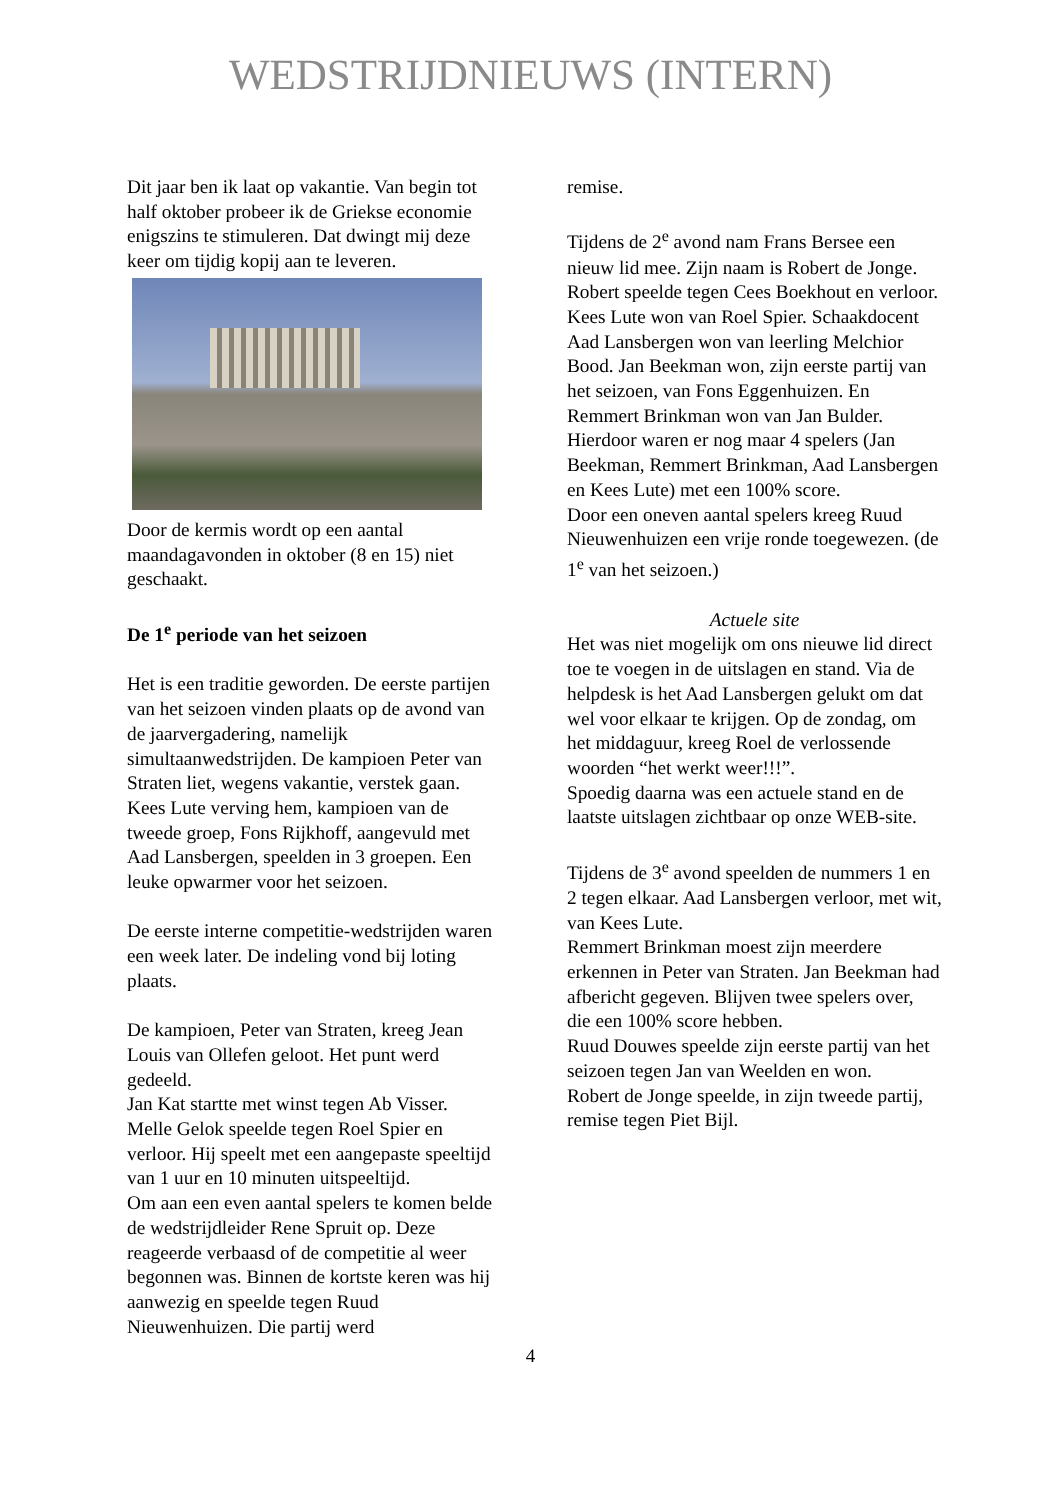WEDSTRIJDNIEUWS (INTERN)
Dit jaar ben ik laat op vakantie. Van begin tot half oktober probeer ik de Griekse economie enigszins te stimuleren. Dat dwingt mij deze keer om tijdig kopij aan te leveren.
Door de kermis wordt op een aantal maandagavonden in oktober (8 en 15) niet geschaakt.
De 1<sup>e</sup> periode van het seizoen
Het is een traditie geworden. De eerste partijen van het seizoen vinden plaats op de avond van de jaarvergadering, namelijk simultaanwedstrijden. De kampioen Peter van Straten liet, wegens vakantie, verstek gaan. Kees Lute verving hem, kampioen van de tweede groep, Fons Rijkhoff, aangevuld met Aad Lansbergen, speelden in 3 groepen. Een leuke opwarmer voor het seizoen.
De eerste interne competitie-wedstrijden waren een week later. De indeling vond bij loting plaats.
De kampioen, Peter van Straten, kreeg Jean Louis van Ollefen geloot. Het punt werd gedeeld.
Jan Kat startte met winst tegen Ab Visser.
Melle Gelok speelde tegen Roel Spier en verloor. Hij speelt met een aangepaste speeltijd van 1 uur en 10 minuten uitspeeltijd.
Om aan een even aantal spelers te komen belde de wedstrijdleider Rene Spruit op. Deze reageerde verbaasd of de competitie al weer begonnen was. Binnen de kortste keren was hij aanwezig en speelde tegen Ruud Nieuwenhuizen. Die partij werd
remise.
Tijdens de 2<sup>e</sup> avond nam Frans Bersee een nieuw lid mee. Zijn naam is Robert de Jonge. Robert speelde tegen Cees Boekhout en verloor. Kees Lute won van Roel Spier. Schaakdocent Aad Lansbergen won van leerling Melchior Bood. Jan Beekman won, zijn eerste partij van het seizoen, van Fons Eggenhuizen. En Remmert Brinkman won van Jan Bulder. Hierdoor waren er nog maar 4 spelers (Jan Beekman, Remmert Brinkman, Aad Lansbergen en Kees Lute) met een 100% score.
Door een oneven aantal spelers kreeg Ruud Nieuwenhuizen een vrije ronde toegewezen. (de 1<sup>e</sup> van het seizoen.)
Actuele site
Het was niet mogelijk om ons nieuwe lid direct toe te voegen in de uitslagen en stand. Via de helpdesk is het Aad Lansbergen gelukt om dat wel voor elkaar te krijgen. Op de zondag, om het middaguur, kreeg Roel de verlossende woorden “het werkt weer!!!”.
Spoedig daarna was een actuele stand en de laatste uitslagen zichtbaar op onze WEB-site.
Tijdens de 3<sup>e</sup> avond speelden de nummers 1 en 2 tegen elkaar. Aad Lansbergen verloor, met wit, van Kees Lute.
Remmert Brinkman moest zijn meerdere erkennen in Peter van Straten. Jan Beekman had afbericht gegeven. Blijven twee spelers over, die een 100% score hebben.
Ruud Douwes speelde zijn eerste partij van het seizoen tegen Jan van Weelden en won.
Robert de Jonge speelde, in zijn tweede partij, remise tegen Piet Bijl.
4